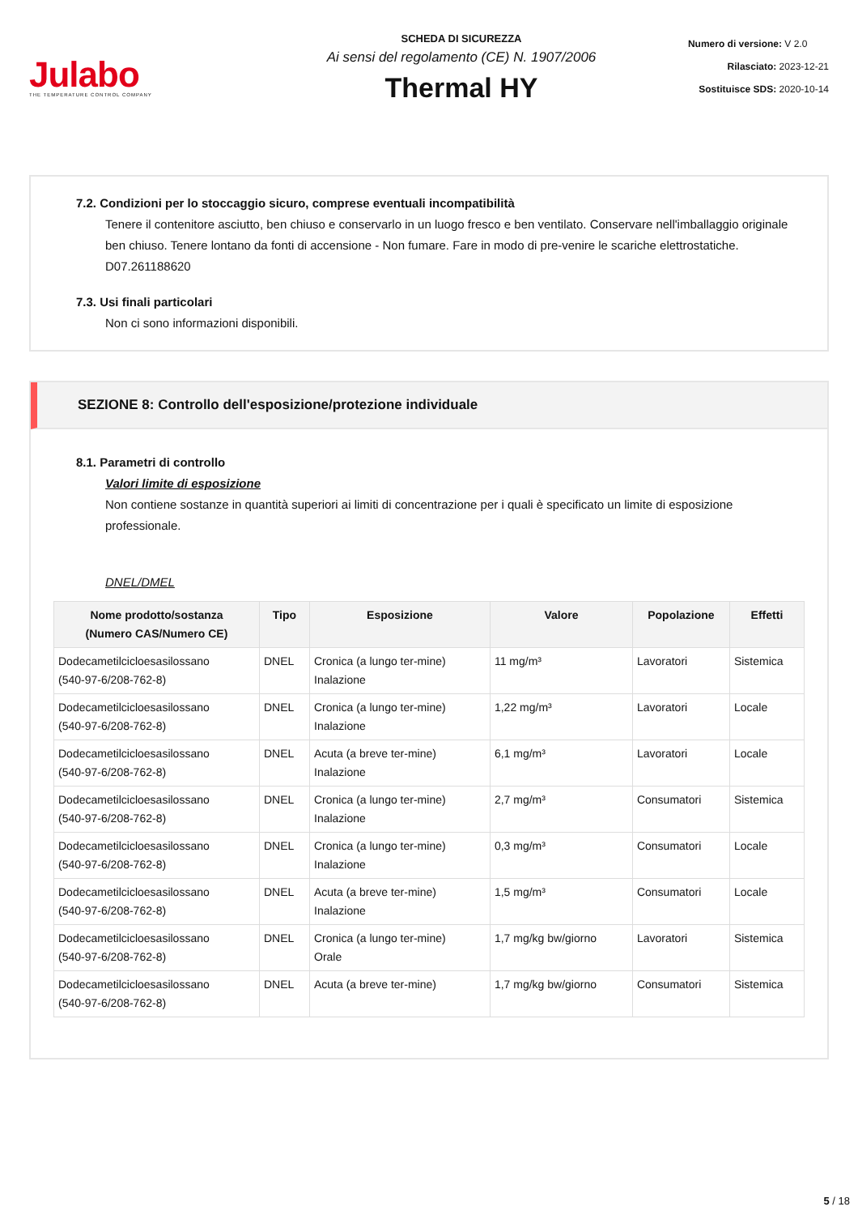Julabo
THE TEMPERATURE CONTROL COMPANY
SCHEDA DI SICUREZZA
Ai sensi del regolamento (CE) N. 1907/2006
Thermal HY
Numero di versione: V 2.0
Rilasciato: 2023-12-21
Sostituisce SDS: 2020-10-14
7.2. Condizioni per lo stoccaggio sicuro, comprese eventuali incompatibilità
Tenere il contenitore asciutto, ben chiuso e conservarlo in un luogo fresco e ben ventilato. Conservare nell'imballaggio originale ben chiuso. Tenere lontano da fonti di accensione - Non fumare. Fare in modo di pre-venire le scariche elettrostatiche. D07.261188620
7.3. Usi finali particolari
Non ci sono informazioni disponibili.
SEZIONE 8: Controllo dell'esposizione/protezione individuale
8.1. Parametri di controllo
Valori limite di esposizione
Non contiene sostanze in quantità superiori ai limiti di concentrazione per i quali è specificato un limite di esposizione professionale.
DNEL/DMEL
| Nome prodotto/sostanza (Numero CAS/Numero CE) | Tipo | Esposizione | Valore | Popolazione | Effetti |
| --- | --- | --- | --- | --- | --- |
| Dodecametilcicloesasilossano (540-97-6/208-762-8) | DNEL | Cronica (a lungo ter-mine) Inalazione | 11 mg/m³ | Lavoratori | Sistemica |
| Dodecametilcicloesasilossano (540-97-6/208-762-8) | DNEL | Cronica (a lungo ter-mine) Inalazione | 1,22 mg/m³ | Lavoratori | Locale |
| Dodecametilcicloesasilossano (540-97-6/208-762-8) | DNEL | Acuta (a breve ter-mine) Inalazione | 6,1 mg/m³ | Lavoratori | Locale |
| Dodecametilcicloesasilossano (540-97-6/208-762-8) | DNEL | Cronica (a lungo ter-mine) Inalazione | 2,7 mg/m³ | Consumatori | Sistemica |
| Dodecametilcicloesasilossano (540-97-6/208-762-8) | DNEL | Cronica (a lungo ter-mine) Inalazione | 0,3 mg/m³ | Consumatori | Locale |
| Dodecametilcicloesasilossano (540-97-6/208-762-8) | DNEL | Acuta (a breve ter-mine) Inalazione | 1,5 mg/m³ | Consumatori | Locale |
| Dodecametilcicloesasilossano (540-97-6/208-762-8) | DNEL | Cronica (a lungo ter-mine) Orale | 1,7 mg/kg bw/giorno | Lavoratori | Sistemica |
| Dodecametilcicloesasilossano (540-97-6/208-762-8) | DNEL | Acuta (a breve ter-mine) | 1,7 mg/kg bw/giorno | Consumatori | Sistemica |
5 / 18